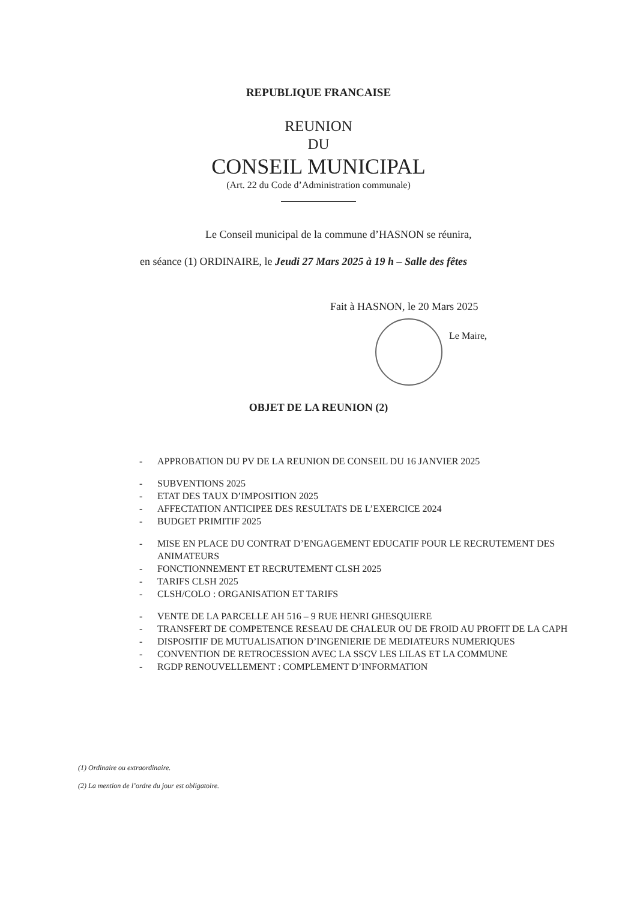REPUBLIQUE FRANCAISE
REUNION
DU
CONSEIL MUNICIPAL
(Art. 22 du Code d’Administration communale)
Le Conseil municipal de la commune d’HASNON se réunira,
en séance (1) ORDINAIRE, le Jeudi 27 Mars 2025 à 19 h – Salle des fêtes
Fait à HASNON, le 20 Mars 2025
Le Maire,
OBJET DE LA REUNION (2)
- APPROBATION DU PV DE LA REUNION DE CONSEIL DU 16 JANVIER 2025
- SUBVENTIONS 2025
- ETAT DES TAUX D’IMPOSITION 2025
- AFFECTATION ANTICIPEE DES RESULTATS DE L’EXERCICE 2024
- BUDGET PRIMITIF 2025
- MISE EN PLACE DU CONTRAT D’ENGAGEMENT EDUCATIF POUR LE RECRUTEMENT DES ANIMATEURS
- FONCTIONNEMENT ET RECRUTEMENT CLSH 2025
- TARIFS CLSH 2025
- CLSH/COLO : ORGANISATION ET TARIFS
- VENTE DE LA PARCELLE AH 516 – 9 RUE HENRI GHESQUIERE
- TRANSFERT DE COMPETENCE RESEAU DE CHALEUR OU DE FROID AU PROFIT DE LA CAPH
- DISPOSITIF DE MUTUALISATION D’INGENIERIE DE MEDIATEURS NUMERIQUES
- CONVENTION DE RETROCESSION AVEC LA SSCV LES LILAS ET LA COMMUNE
- RGDP RENOUVELLEMENT : COMPLEMENT D’INFORMATION
(1) Ordinaire ou extraordinaire.
(2) La mention de l’ordre du jour est obligatoire.